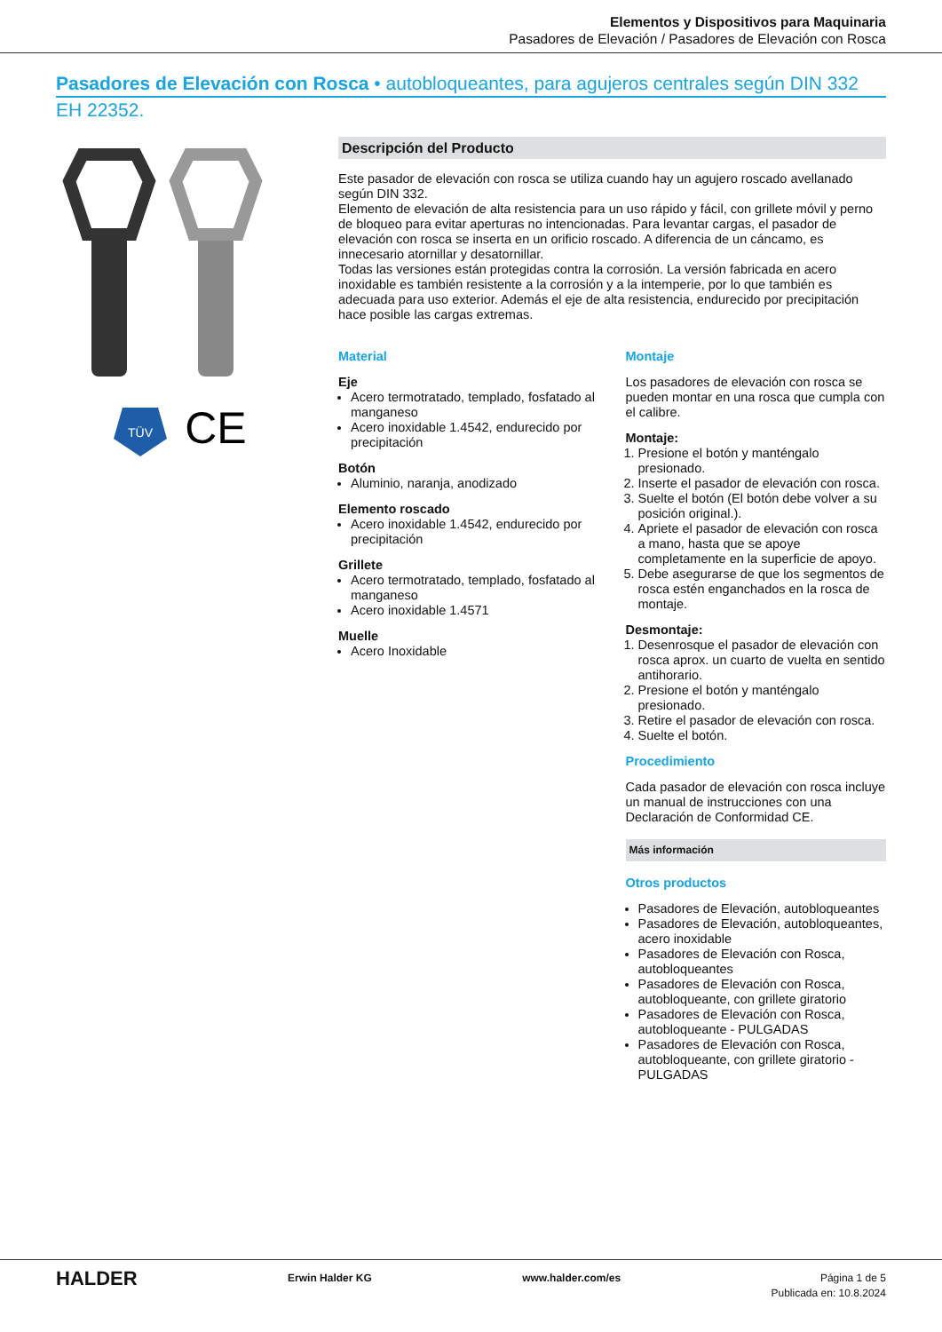Elementos y Dispositivos para Maquinaria
Pasadores de Elevación / Pasadores de Elevación con Rosca
Pasadores de Elevación con Rosca • autobloqueantes, para agujeros centrales según DIN 332
EH 22352.
TÜV
CE
Descripción del Producto
Este pasador de elevación con rosca se utiliza cuando hay un agujero roscado avellanado según DIN 332.
Elemento de elevación de alta resistencia para un uso rápido y fácil, con grillete móvil y perno de bloqueo para evitar aperturas no intencionadas. Para levantar cargas, el pasador de elevación con rosca se inserta en un orificio roscado. A diferencia de un cáncamo, es innecesario atornillar y desatornillar.
Todas las versiones están protegidas contra la corrosión. La versión fabricada en acero inoxidable es también resistente a la corrosión y a la intemperie, por lo que también es adecuada para uso exterior. Además el eje de alta resistencia, endurecido por precipitación hace posible las cargas extremas.
Material
Eje
Acero termotratado, templado, fosfatado al manganeso
Acero inoxidable 1.4542, endurecido por precipitación
Botón
Aluminio, naranja, anodizado
Elemento roscado
Acero inoxidable 1.4542, endurecido por precipitación
Grillete
Acero termotratado, templado, fosfatado al manganeso
Acero inoxidable 1.4571
Muelle
Acero Inoxidable
Montaje
Los pasadores de elevación con rosca se pueden montar en una rosca que cumpla con el calibre.
Montaje:
1. Presione el botón y manténgalo presionado.
2. Inserte el pasador de elevación con rosca.
3. Suelte el botón (El botón debe volver a su posición original.).
4. Apriete el pasador de elevación con rosca a mano, hasta que se apoye completamente en la superficie de apoyo.
5. Debe asegurarse de que los segmentos de rosca estén enganchados en la rosca de montaje.
Desmontaje:
1. Desenrosque el pasador de elevación con rosca aprox. un cuarto de vuelta en sentido antihorario.
2. Presione el botón y manténgalo presionado.
3. Retire el pasador de elevación con rosca.
4. Suelte el botón.
Procedimiento
Cada pasador de elevación con rosca incluye un manual de instrucciones con una Declaración de Conformidad CE.
Más información
Otros productos
Pasadores de Elevación, autobloqueantes
Pasadores de Elevación, autobloqueantes, acero inoxidable
Pasadores de Elevación con Rosca, autobloqueantes
Pasadores de Elevación con Rosca, autobloqueante, con grillete giratorio
Pasadores de Elevación con Rosca, autobloqueante - PULGADAS
Pasadores de Elevación con Rosca, autobloqueante, con grillete giratorio - PULGADAS
HALDER Erwin Halder KG www.halder.com/es Página 1 de 5
Publicada en: 10.8.2024